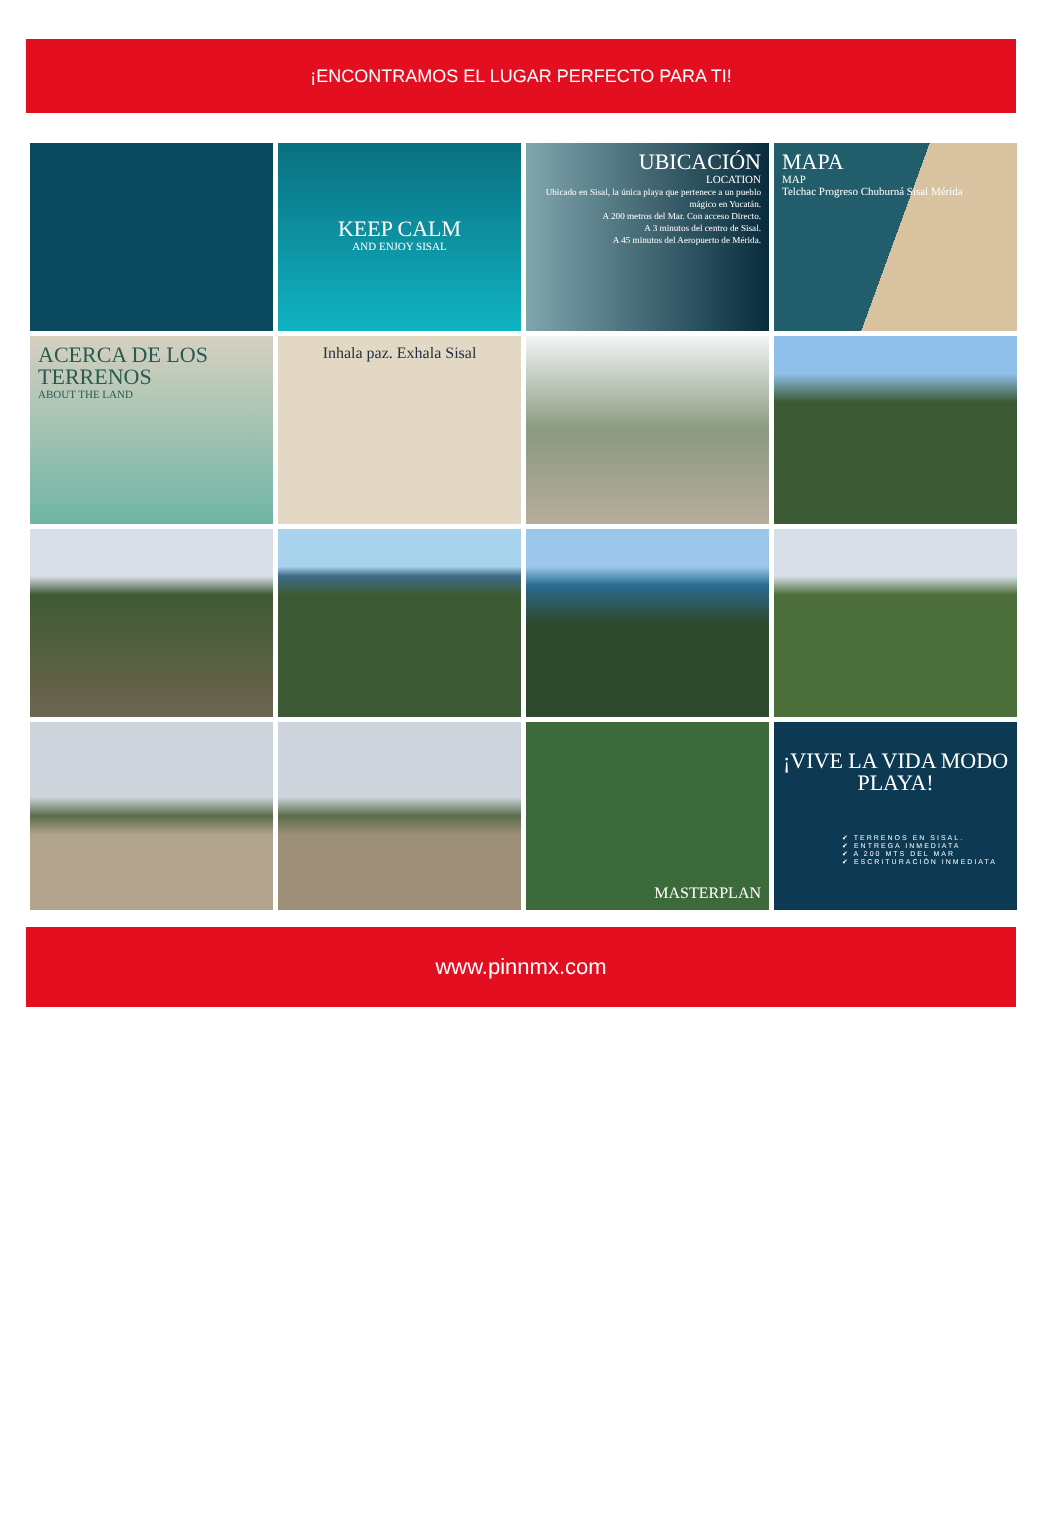¡ENCONTRAMOS EL LUGAR PERFECTO PARA TI!
KEEP CALM
AND ENJOY SISAL
UBICACIÓN
LOCATION
Ubicado en Sisal, la única playa que pertenece a un pueblo mágico en Yucatán.
A 200 metros del Mar. Con acceso Directo.
A 3 minutos del centro de Sisal.
A 45 minutos del Aeropuerto de Mérida.
MAPA
MAP
Telchac Progreso Chuburná Sisal Mérida
ACERCA DE LOS TERRENOS
ABOUT THE LAND
Inhala paz. Exhala Sisal
MASTERPLAN
¡VIVE LA VIDA MODO PLAYA!
✔ TERRENOS EN SISAL.
✔ ENTREGA INMEDIATA
✔ A 200 MTS DEL MAR
✔ ESCRITURACIÓN INMEDIATA
www.pinnmx.com